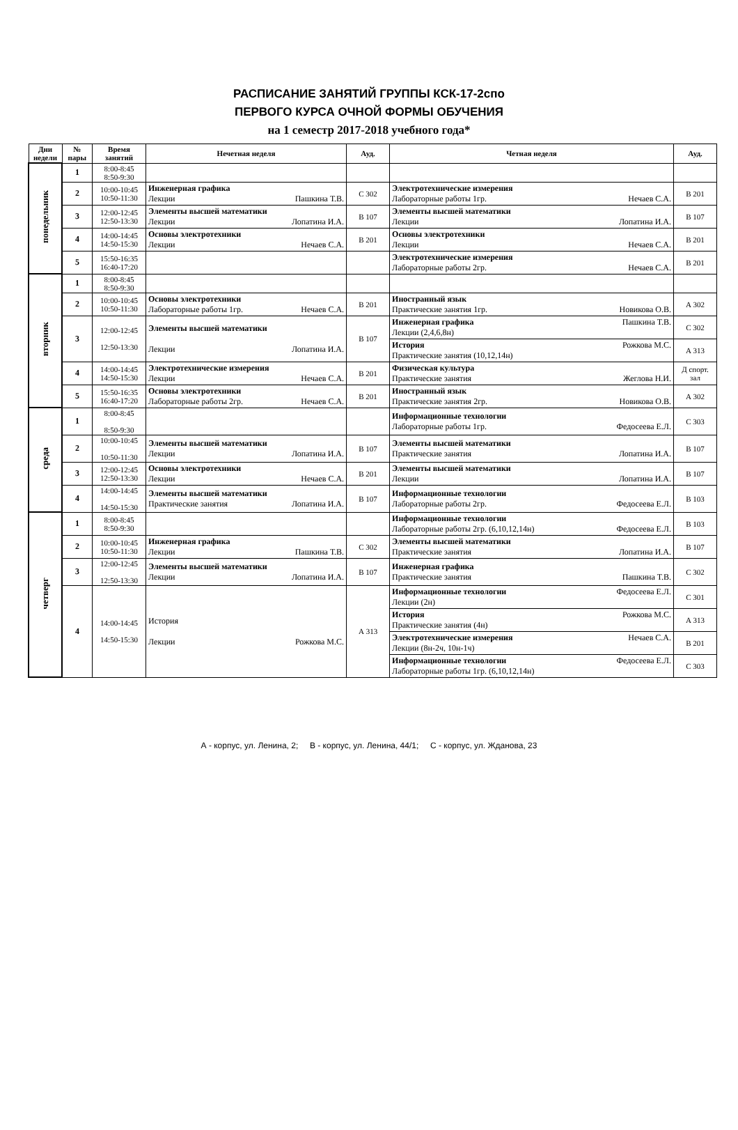РАСПИСАНИЕ ЗАНЯТИЙ ГРУППЫ КСК-17-2спо
ПЕРВОГО КУРСА ОЧНОЙ ФОРМЫ ОБУЧЕНИЯ
на 1 семестр 2017-2018 учебного года*
| Дни недели | № пары | Время занятий | Нечетная неделя | Ауд. | Четная неделя | Ауд. |
| --- | --- | --- | --- | --- | --- | --- |
| понедельник | 1 | 8:00-8:45 8:50-9:30 | | | | |
| | 2 | 10:00-10:45 10:50-11:30 | Инженерная графика Лекции Пашкина Т.В. | С 302 | Электротехнические измерения Лабораторные работы 1гр. Нечаев С.А. | В 201 |
| | 3 | 12:00-12:45 12:50-13:30 | Элементы высшей математики Лекции Лопатина И.А. | В 107 | Элементы высшей математики Лекции Лопатина И.А. | В 107 |
| | 4 | 14:00-14:45 14:50-15:30 | Основы электротехники Лекции Нечаев С.А. | В 201 | Основы электротехники Лекции Нечаев С.А. | В 201 |
| | 5 | 15:50-16:35 16:40-17:20 | | | Электротехнические измерения Лабораторные работы 2гр. Нечаев С.А. | В 201 |
| вторник | 1 | 8:00-8:45 8:50-9:30 | | | | |
| | 2 | 10:00-10:45 10:50-11:30 | Основы электротехники Лабораторные работы 1гр. Нечаев С.А. | В 201 | Иностранный язык Практические занятия 1гр. Новикова О.В. | А 302 |
| | 3 | 12:00-12:45 12:50-13:30 | Элементы высшей математики Лекции Лопатина И.А. | В 107 | Инженерная графика Лекции (2,4,6,8н) Пашкина Т.В. | С 302 |
| | | | | | История Практические занятия (10,12,14н) Рожкова М.С. | А 313 |
| | 4 | 14:00-14:45 14:50-15:30 | Электротехнические измерения Лекции Нечаев С.А. | В 201 | Физическая культура Практические занятия Жеглова Н.И. | Д спорт. зал |
| | 5 | 15:50-16:35 16:40-17:20 | Основы электротехники Лабораторные работы 2гр. Нечаев С.А. | В 201 | Иностранный язык Практические занятия 2гр. Новикова О.В. | А 302 |
| среда | 1 | 8:00-8:45 8:50-9:30 | | | Информационные технологии Лабораторные работы 1гр. Федосеева Е.Л. | С 303 |
| | 2 | 10:00-10:45 10:50-11:30 | Элементы высшей математики Лекции Лопатина И.А. | В 107 | Элементы высшей математики Практические занятия Лопатина И.А. | В 107 |
| | 3 | 12:00-12:45 12:50-13:30 | Основы электротехники Лекции Нечаев С.А. | В 201 | Элементы высшей математики Лекции Лопатина И.А. | В 107 |
| | 4 | 14:00-14:45 14:50-15:30 | Элементы высшей математики Практические занятия Лопатина И.А. | В 107 | Информационные технологии Лабораторные работы 2гр. Федосеева Е.Л. | В 103 |
| четверг | 1 | 8:00-8:45 8:50-9:30 | | | Информационные технологии Лабораторные работы 2гр. (6,10,12,14н) Федосеева Е.Л. | В 103 |
| | 2 | 10:00-10:45 10:50-11:30 | Инженерная графика Лекции Пашкина Т.В. | С 302 | Элементы высшей математики Практические занятия Лопатина И.А. | В 107 |
| | 3 | 12:00-12:45 12:50-13:30 | Элементы высшей математики Лекции Лопатина И.А. | В 107 | Инженерная графика Практические занятия Пашкина Т.В. | С 302 |
| | 4 | 14:00-14:45 14:50-15:30 | История Лекции Рожкова М.С. | А 313 | Информационные технологии Лекции (2н) Федосеева Е.Л. | С 301 |
| | | | | | История Практические занятия (4н) Рожкова М.С. | А 313 |
| | | | | | Электротехнические измерения Лекции (8н-2ч, 10н-1ч) Нечаев С.А. | В 201 |
| | | | | | Информационные технологии Лабораторные работы 1гр. (6,10,12,14н) Федосеева Е.Л. | С 303 |
А - корпус, ул. Ленина, 2; В - корпус, ул. Ленина, 44/1; С - корпус, ул. Жданова, 23